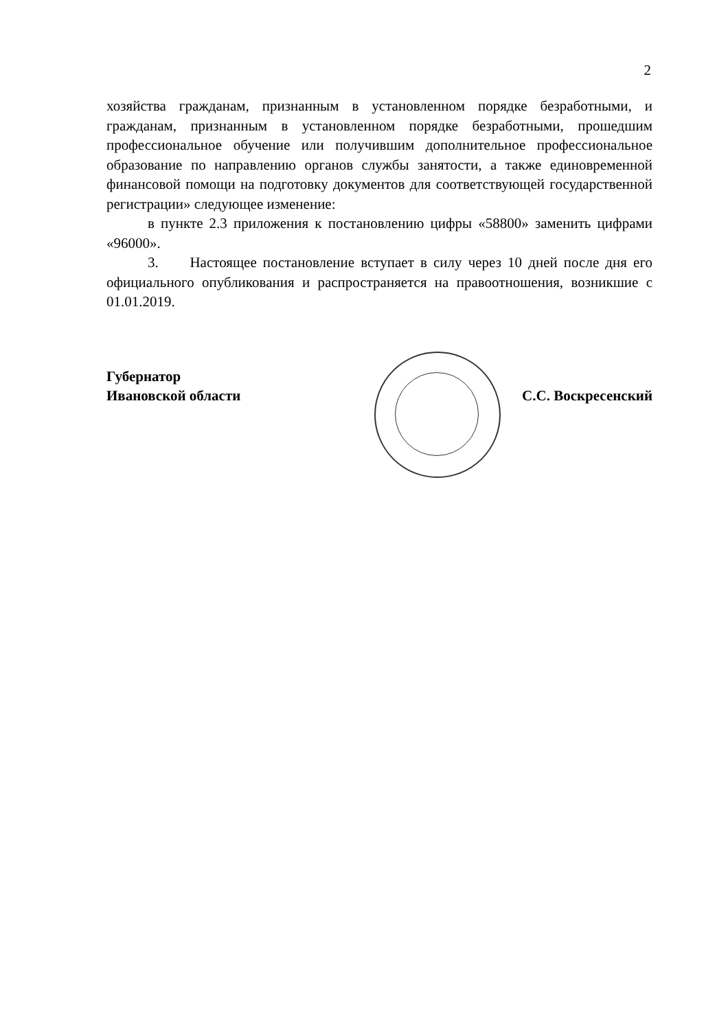2
хозяйства гражданам, признанным в установленном порядке безработными, и гражданам, признанным в установленном порядке безработными, прошедшим профессиональное обучение или получившим дополнительное профессиональное образование по направлению органов службы занятости, а также единовременной финансовой помощи на подготовку документов для соответствующей государственной регистрации» следующее изменение:
в пункте 2.3 приложения к постановлению цифры «58800» заменить цифрами «96000».
3. Настоящее постановление вступает в силу через 10 дней после дня его официального опубликования и распространяется на правоотношения, возникшие с 01.01.2019.
Губернатор
Ивановской области
С.С. Воскресенский